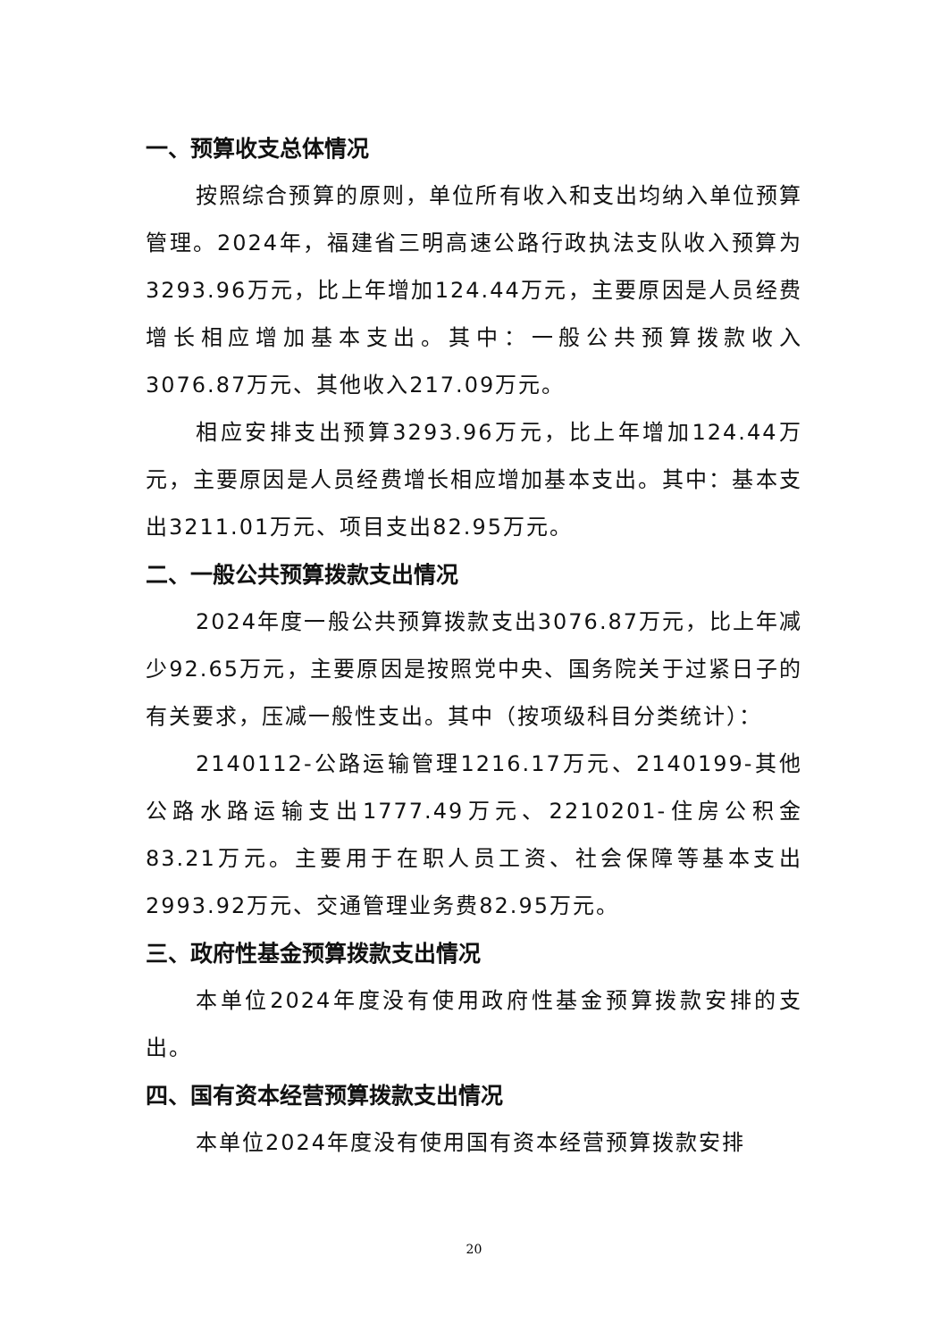一、预算收支总体情况
按照综合预算的原则，单位所有收入和支出均纳入单位预算管理。2024年，福建省三明高速公路行政执法支队收入预算为3293.96万元，比上年增加124.44万元，主要原因是人员经费增长相应增加基本支出。其中：一般公共预算拨款收入3076.87万元、其他收入217.09万元。
相应安排支出预算3293.96万元，比上年增加124.44万元，主要原因是人员经费增长相应增加基本支出。其中：基本支出3211.01万元、项目支出82.95万元。
二、一般公共预算拨款支出情况
2024年度一般公共预算拨款支出3076.87万元，比上年减少92.65万元，主要原因是按照党中央、国务院关于过紧日子的有关要求，压减一般性支出。其中（按项级科目分类统计）：
2140112-公路运输管理1216.17万元、2140199-其他公路水路运输支出1777.49万元、2210201-住房公积金83.21万元。主要用于在职人员工资、社会保障等基本支出2993.92万元、交通管理业务费82.95万元。
三、政府性基金预算拨款支出情况
本单位2024年度没有使用政府性基金预算拨款安排的支出。
四、国有资本经营预算拨款支出情况
本单位2024年度没有使用国有资本经营预算拨款安排
20